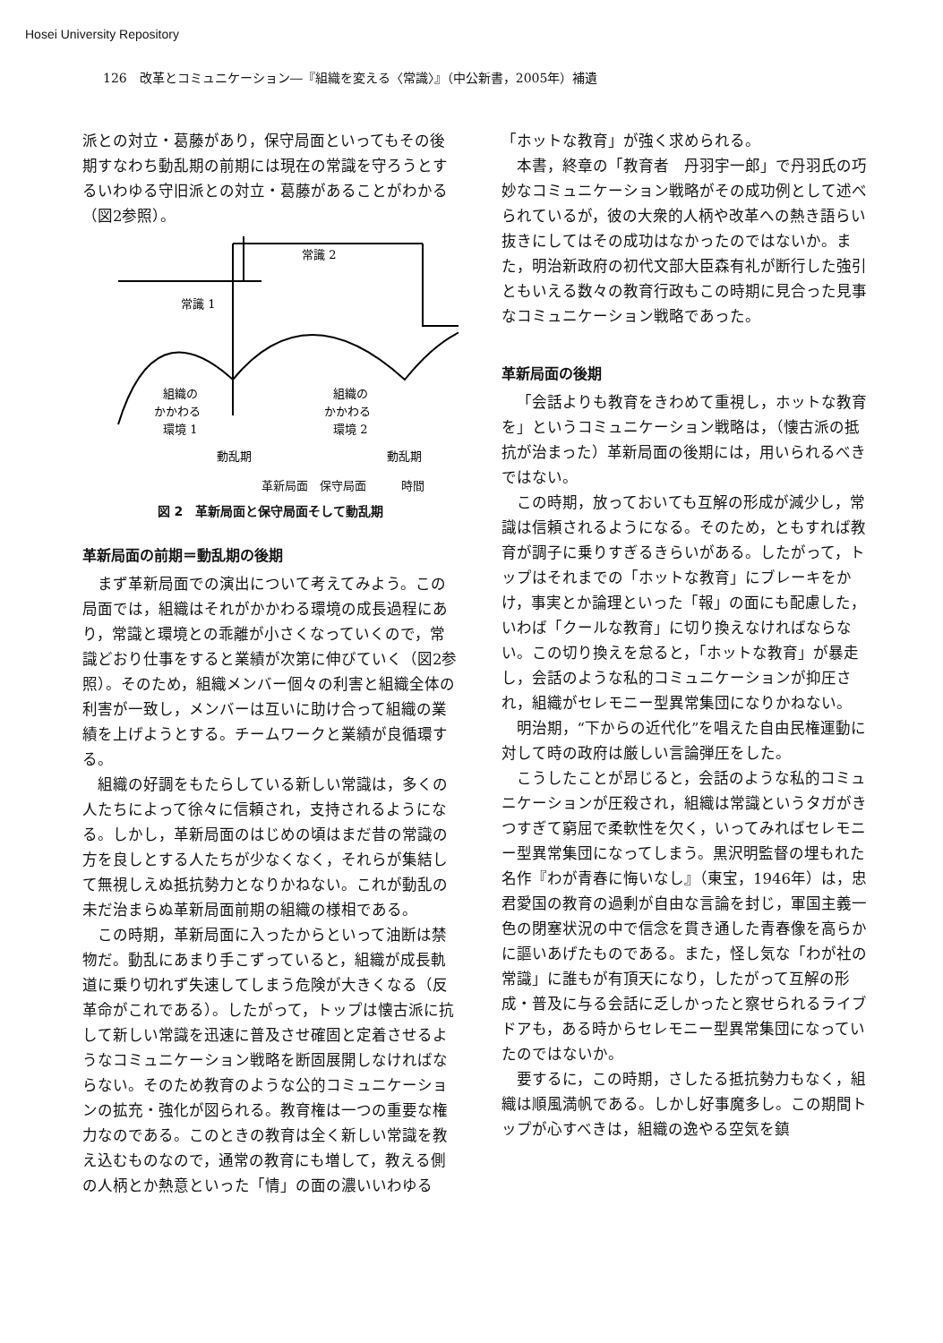Hosei University Repository
126　改革とコミュニケーション―『組織を変える〈常識〉』（中公新書，2005年）補遺
派との対立・葛藤があり，保守局面といってもその後期すなわち動乱期の前期には現在の常識を守ろうとするいわゆる守旧派との対立・葛藤があることがわかる（図2参照）。
常識 2
常識 1
組織の
かかわる
環境 1
組織の
かかわる
環境 2
動乱期
動乱期
革新局面　保守局面　　　時間
図 2　革新局面と保守局面そして動乱期
革新局面の前期＝動乱期の後期
まず革新局面での演出について考えてみよう。この局面では，組織はそれがかかわる環境の成長過程にあり，常識と環境との乖離が小さくなっていくので，常識どおり仕事をすると業績が次第に伸びていく（図2参照）。そのため，組織メンバー個々の利害と組織全体の利害が一致し，メンバーは互いに助け合って組織の業績を上げようとする。チームワークと業績が良循環する。
組織の好調をもたらしている新しい常識は，多くの人たちによって徐々に信頼され，支持されるようになる。しかし，革新局面のはじめの頃はまだ昔の常識の方を良しとする人たちが少なくなく，それらが集結して無視しえぬ抵抗勢力となりかねない。これが動乱の未だ治まらぬ革新局面前期の組織の様相である。
この時期，革新局面に入ったからといって油断は禁物だ。動乱にあまり手こずっていると，組織が成長軌道に乗り切れず失速してしまう危険が大きくなる（反革命がこれである）。したがって，トップは懐古派に抗して新しい常識を迅速に普及させ確固と定着させるようなコミュニケーション戦略を断固展開しなければならない。そのため教育のような公的コミュニケーションの拡充・強化が図られる。教育権は一つの重要な権力なのである。このときの教育は全く新しい常識を教え込むものなので，通常の教育にも増して，教える側の人柄とか熱意といった「情」の面の濃いいわゆる
「ホットな教育」が強く求められる。
本書，終章の「教育者　丹羽宇一郎」で丹羽氏の巧妙なコミュニケーション戦略がその成功例として述べられているが，彼の大衆的人柄や改革への熱き語らい抜きにしてはその成功はなかったのではないか。また，明治新政府の初代文部大臣森有礼が断行した強引ともいえる数々の教育行政もこの時期に見合った見事なコミュニケーション戦略であった。
革新局面の後期
「会話よりも教育をきわめて重視し，ホットな教育を」というコミュニケーション戦略は，（懐古派の抵抗が治まった）革新局面の後期には，用いられるべきではない。
この時期，放っておいても互解の形成が減少し，常識は信頼されるようになる。そのため，ともすれば教育が調子に乗りすぎるきらいがある。したがって，トップはそれまでの「ホットな教育」にブレーキをかけ，事実とか論理といった「報」の面にも配慮した，いわば「クールな教育」に切り換えなければならない。この切り換えを怠ると，「ホットな教育」が暴走し，会話のような私的コミュニケーションが抑圧され，組織がセレモニー型異常集団になりかねない。
明治期，“下からの近代化”を唱えた自由民権運動に対して時の政府は厳しい言論弾圧をした。
こうしたことが昂じると，会話のような私的コミュニケーションが圧殺され，組織は常識というタガがきつすぎて窮屈で柔軟性を欠く，いってみればセレモニー型異常集団になってしまう。黒沢明監督の埋もれた名作『わが青春に悔いなし』（東宝，1946年）は，忠君愛国の教育の過剰が自由な言論を封じ，軍国主義一色の閉塞状況の中で信念を貫き通した青春像を高らかに謳いあげたものである。また，怪し気な「わが社の常識」に誰もが有頂天になり，したがって互解の形成・普及に与る会話に乏しかったと察せられるライブドアも，ある時からセレモニー型異常集団になっていたのではないか。
要するに，この時期，さしたる抵抗勢力もなく，組織は順風満帆である。しかし好事魔多し。この期間トップが心すべきは，組織の逸やる空気を鎮